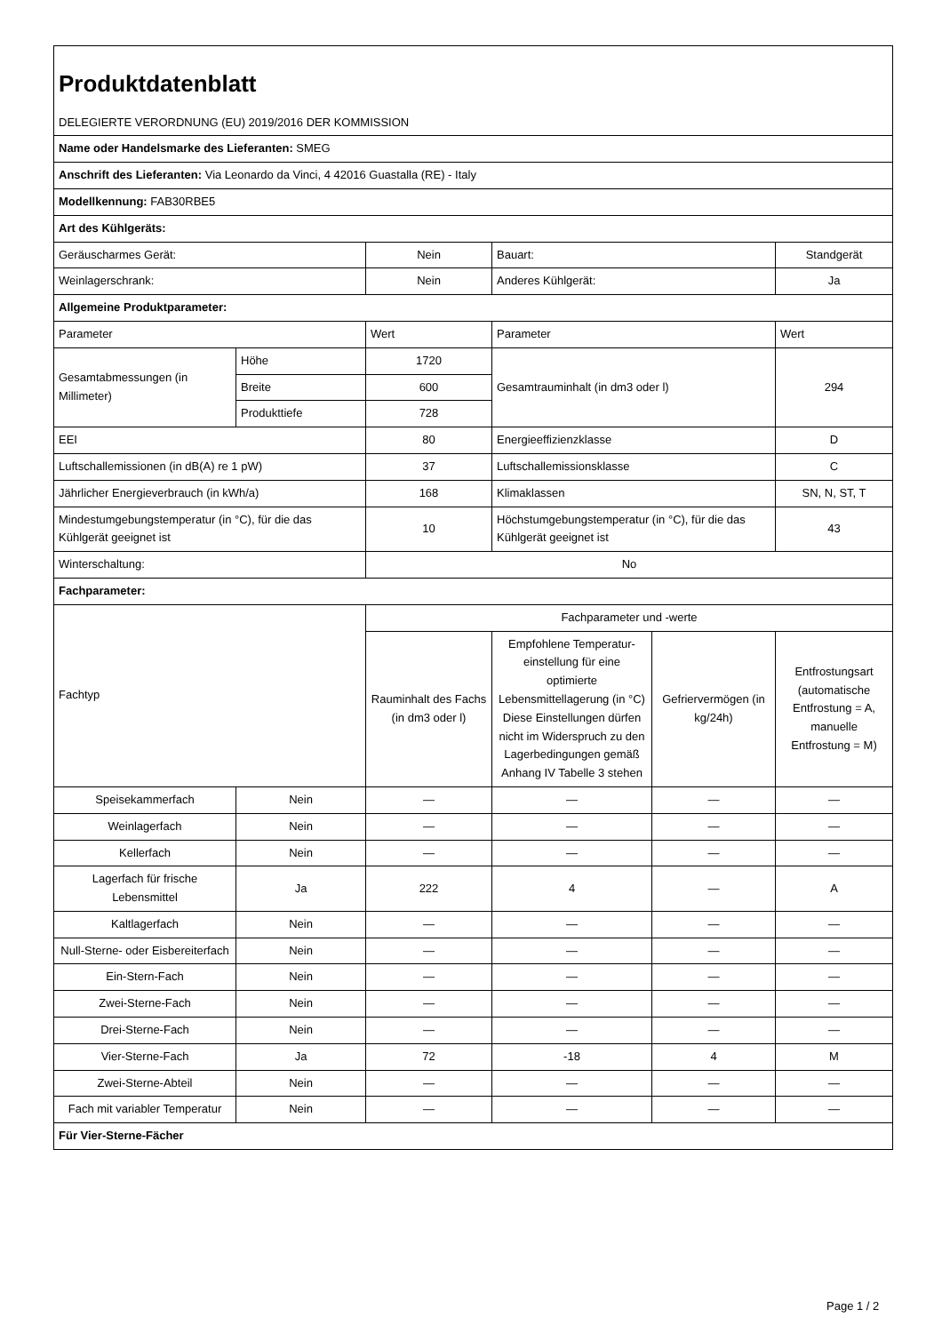| Produktdatenblatt | | | | | |
| DELEGIERTE VERORDNUNG (EU) 2019/2016 DER KOMMISSION | | | | | |
| Name oder Handelsmarke des Lieferanten: SMEG | | | | | |
| Anschrift des Lieferanten: Via Leonardo da Vinci, 4 42016 Guastalla (RE) - Italy | | | | | |
| Modellkennung: FAB30RBE5 | | | | | |
| Art des Kühlgeräts: | | | | | |
| Geräuscharmes Gerät: | | Nein | Bauart: | | Standgerät |
| Weinlagerschrank: | | Nein | Anderes Kühlgerät: | | Ja |
| Allgemeine Produktparameter: | | | | | |
| Parameter | | Wert | Parameter | | Wert |
| Gesamtabmessungen (in Millimeter) | Höhe | 1720 | Gesamtrauminhalt (in dm3 oder l) | | 294 |
| | Breite | 600 | | | |
| | Produkttiefe | 728 | | | |
| EEI | | 80 | Energieeffizienzklasse | | D |
| Luftschallemissionen (in dB(A) re 1 pW) | | 37 | Luftschallemissionsklasse | | C |
| Jährlicher Energieverbrauch (in kWh/a) | | 168 | Klimaklassen | | SN, N, ST, T |
| Mindestumgebungstemperatur (in °C), für die das Kühlgerät geeignet ist | | 10 | Höchstumgebungstemperatur (in °C), für die das Kühlgerät geeignet ist | | 43 |
| Winterschaltung: | | No | | | |
| Fachparameter: | | | | | |
| Fachtyp | | Fachparameter und -werte | | | |
| | | Rauminhalt des Fachs (in dm3 oder l) | Empfohlene Temperatur-einstellung für eine optimierte Lebensmittellagerung (in °C) Diese Einstellungen dürfen nicht im Widerspruch zu den Lagerbedingungen gemäß Anhang IV Tabelle 3 stehen | Gefriervermögen (in kg/24h) | Entfrostungsart (automatische Entfrostung = A, manuelle Entfrostung = M) |
| Speisekammerfach | Nein | — | — | — | — |
| Weinlagerfach | Nein | — | — | — | — |
| Kellerfach | Nein | — | — | — | — |
| Lagerfach für frische Lebensmittel | Ja | 222 | 4 | — | A |
| Kaltlagerfach | Nein | — | — | — | — |
| Null-Sterne- oder Eisbereiterfach | Nein | — | — | — | — |
| Ein-Stern-Fach | Nein | — | — | — | — |
| Zwei-Sterne-Fach | Nein | — | — | — | — |
| Drei-Sterne-Fach | Nein | — | — | — | — |
| Vier-Sterne-Fach | Ja | 72 | -18 | 4 | M |
| Zwei-Sterne-Abteil | Nein | — | — | — | — |
| Fach mit variabler Temperatur | Nein | — | — | — | — |
| Für Vier-Sterne-Fächer | | | | | |
Page 1 / 2